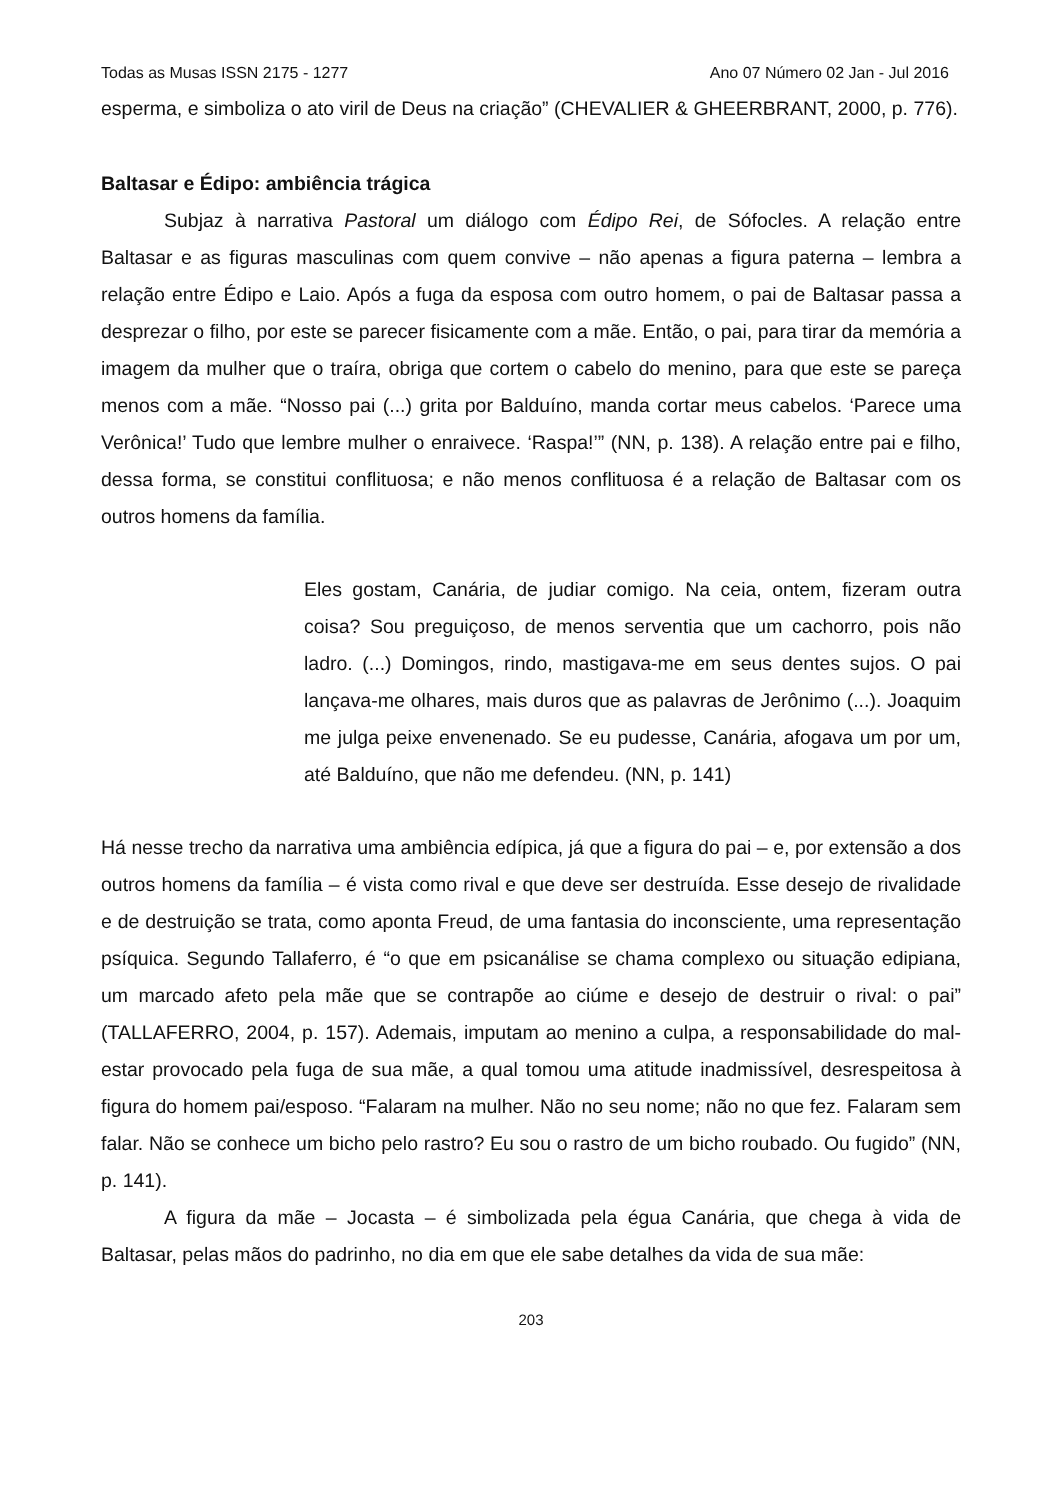Todas as Musas ISSN 2175 - 1277 Ano 07 Número 02 Jan - Jul 2016
esperma, e simboliza o ato viril de Deus na criação” (CHEVALIER & GHEERBRANT, 2000, p. 776).
Baltasar e Édipo: ambiência trágica
Subjaz à narrativa Pastoral um diálogo com Édipo Rei, de Sófocles. A relação entre Baltasar e as figuras masculinas com quem convive – não apenas a figura paterna – lembra a relação entre Édipo e Laio. Após a fuga da esposa com outro homem, o pai de Baltasar passa a desprezar o filho, por este se parecer fisicamente com a mãe. Então, o pai, para tirar da memória a imagem da mulher que o traíra, obriga que cortem o cabelo do menino, para que este se pareça menos com a mãe. “Nosso pai (...) grita por Balduíno, manda cortar meus cabelos. ‘Parece uma Verônica!’ Tudo que lembre mulher o enraivece. ‘Raspa!’” (NN, p. 138). A relação entre pai e filho, dessa forma, se constitui conflituosa; e não menos conflituosa é a relação de Baltasar com os outros homens da família.
Eles gostam, Canária, de judiar comigo. Na ceia, ontem, fizeram outra coisa? Sou preguiçoso, de menos serventia que um cachorro, pois não ladro. (...) Domingos, rindo, mastigava-me em seus dentes sujos. O pai lançava-me olhares, mais duros que as palavras de Jerônimo (...). Joaquim me julga peixe envenenado. Se eu pudesse, Canária, afogava um por um, até Balduíno, que não me defendeu. (NN, p. 141)
Há nesse trecho da narrativa uma ambiência edípica, já que a figura do pai – e, por extensão a dos outros homens da família – é vista como rival e que deve ser destruída. Esse desejo de rivalidade e de destruição se trata, como aponta Freud, de uma fantasia do inconsciente, uma representação psíquica. Segundo Tallaferro, é “o que em psicanálise se chama complexo ou situação edipiana, um marcado afeto pela mãe que se contrapõe ao ciúme e desejo de destruir o rival: o pai” (TALLAFERRO, 2004, p. 157). Ademais, imputam ao menino a culpa, a responsabilidade do mal-estar provocado pela fuga de sua mãe, a qual tomou uma atitude inadmissível, desrespeitosa à figura do homem pai/esposo. “Falaram na mulher. Não no seu nome; não no que fez. Falaram sem falar. Não se conhece um bicho pelo rastro? Eu sou o rastro de um bicho roubado. Ou fugido” (NN, p. 141).
A figura da mãe – Jocasta – é simbolizada pela égua Canária, que chega à vida de Baltasar, pelas mãos do padrinho, no dia em que ele sabe detalhes da vida de sua mãe:
203